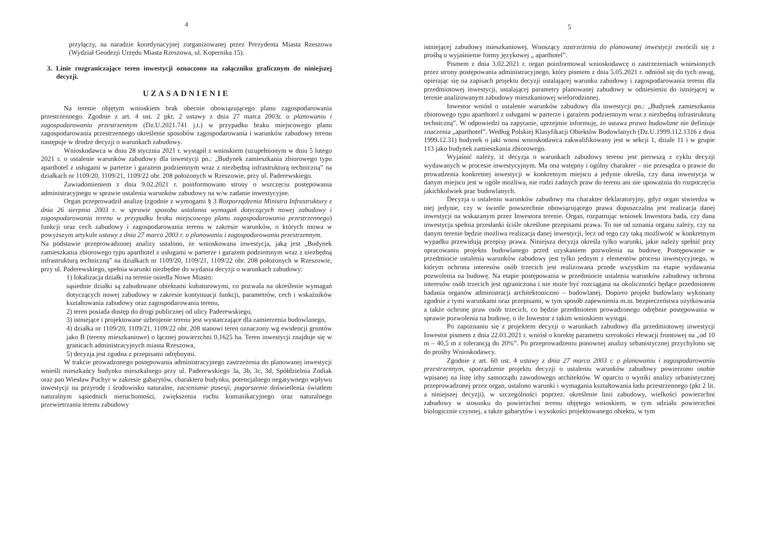4
przyłączy, na naradzie koordynacyjnej zorganizowanej przez Prezydenta Miasta Rzeszowa (Wydział Geodezji Urzędu Miasta Rzeszowa, ul. Kopernika 15).
3. Linie rozgraniczające teren inwestycji oznaczono na załączniku graficznym do niniejszej decyzji.
UZASADNIENIE
Na terenie objętym wnioskiem brak obecnie obowiązującego planu zagospodarowania przestrzennego. Zgodnie z art. 4 ust. 2 pkt. 2 ustawy z dnia 27 marca 2003r. o planowaniu i zagospodarowaniu przestrzennym (Dz.U.2021.741 j.t.) w przypadku braku miejscowego planu zagospodarowania przestrzennego określenie sposobów zagospodarowania i warunków zabudowy terenu następuje w drodze decyzji o warunkach zabudowy.
Wnioskodawca w dniu 28 stycznia 2021 r. wystąpił z wnioskiem (uzupełnionym w dniu 5 lutego 2021 r. o ustalenie warunków zabudowy dla inwestycji pn.: „Budynek zamieszkania zbiorowego typu aparthotel z usługami w parterze i garażem podziemnym wraz z niezbędną infrastrukturą techniczną” na działkach nr 1109/20, 1109/21, 1109/22 obr. 208 położonych w Rzeszowie, przy ul. Paderewskiego.
Zawiadomieniem z dnia 9.02.2021 r. poinformowano strony o wszczęciu postępowania administracyjnego w sprawie ustalenia warunków zabudowy na w/w zadanie inwestycyjne.
Organ przeprowadził analizę (zgodnie z wymogami § 3 Rozporządzenia Ministra Infrastruktury z dnia 26 sierpnia 2003 r. w sprawie sposobu ustalania wymagań dotyczących nowej zabudowy i zagospodarowania terenu w przypadku braku miejscowego planu zagospodarowania przestrzennego) funkcji oraz cech zabudowy i zagospodarowania terenu w zakresie warunków, o których mowa w powyższym artykule ustawy z dnia 27 marca 2003 r. o planowaniu i zagospodarowaniu przestrzennym.
Na podstawie przeprowadzonej analizy ustalono, że wnioskowana inwestycja, jaką jest „Budynek zamieszkania zbiorowego typu aparthotel z usługami w parterze i garażem podziemnym wraz z niezbędną infrastrukturą techniczną” na działkach nr 1109/20, 1109/21, 1109/22 obr. 208 położonych w Rzeszowie, przy ul. Paderewskiego, spełnia warunki niezbędne do wydania decyzji o warunkach zabudowy:
1) lokalizacja działki na terenie osiedla Nowe Miasto:
sąsiednie działki są zabudowane obiektami kubaturowymi, co pozwala na określenie wymagań dotyczących nowej zabudowy w zakresie kontynuacji funkcji, parametrów, cech i wskaźników kształtowania zabudowy oraz zagospodarowania terenu,
2) teren posiada dostęp do drogi publicznej od ulicy Paderewskiego,
3) istniejące i projektowane uzbrojenie terenu jest wystarczające dla zamierzenia budowlanego,
4) działka nr 1109/20, 1109/21, 1109/22 obr. 208 stanowi teren oznaczony wg ewidencji gruntów jako B (tereny mieszkaniowe) o łącznej powierzchni 0,1625 ha. Teren inwestycji znajduje się w granicach administracyjnych miasta Rzeszowa,
5) decyzja jest zgodna z przepisami odrębnymi.
W trakcie prowadzonego postępowania administracyjnego zastrzeżenia do planowanej inwestycji wnieśli mieszkańcy budynku mieszkalnego przy ul. Paderewskiego 3a, 3b, 3c, 3d, Spółdzielnia Zodiak oraz pan Wiesław Puchyr w zakresie gabarytów, charakteru budynku, potencjalnego negatywnego wpływu inwestycji na przyrodę i środowisko naturalne, zacienianie posesji, pogorszenie doświetlenia światłem naturalnym sąsiednich nieruchomości, zwiększenia ruchu komunikacyjnego oraz naturalnego przewietrzania terenu zabudowy
5
istniejącej zabudowy mieszkaniowej. Wnoszący zastrzeżenia do planowanej inwestycji zwrócili się z prośbą o wyjaśnienie formy językowej „ aparthotel”.
Pismem z dnia 3.02.2021 r. organ poinformował wnioskodawcę o zastrzeżeniach wniesionych przez strony postępowania administracyjnego, który pismem z dnia 5.05.2021 r. odniósł się do tych uwag, opierając się na zapisach projektu decyzji ustalającej warunku zabudowy i zagospodarowania terenu dla przedmiotowej inwestycji, ustalającej parametry planowanej zabudowy w odniesieniu do istniejącej w terenie analizowanym zabudowy mieszkaniowej wielorodzinnej.
Inwestor wniósł o ustalenie warunków zabudowy dla inwestycji pn.: „Budynek zamieszkania zbiorowego typu aparthotel z usługami w parterze i garażem podziemnym wraz z niezbędną infrastrukturą techniczną”. W odpowiedzi na zapytanie, uprzejmie informuję, że ustawa prawo budowlane nie definiuje znaczenia „aparthotel”. Według Polskiej Klasyfikacji Obiektów Budowlanych (Dz.U.1999.112.1316 z dnia 1999.12.31) budynek o jaki wnosi wnioskodawca zakwalifikowany jest w sekcji 1, dziale 11 i w grupie 113 jako budynek zamieszkania zbiorowego.
Wyjaśnić należy, iż decyzja o warunkach zabudowy terenu jest pierwszą z cyklu decyzji wydawanych w procesie inwestycyjnym. Ma ona wstępny i ogólny charakter – nie przesądza o prawie do prowadzenia konkretnej inwestycji w konkretnym miejscu a jedynie określa, czy dana inwestycja w danym miejscu jest w ogóle możliwa, nie rodzi żadnych praw do terenu ani nie upoważnia do rozpoczęcia jakichkolwiek prac budowlanych.
Decyzja o ustaleniu warunków zabudowy ma charakter deklaratoryjny, gdyż organ stwierdza w niej jedynie, czy w świetle powszechnie obowiązującego prawa dopuszczalna jest realizacja danej inwestycji na wskazanym przez Inwestora terenie. Organ, rozpatrując wniosek Inwestora bada, czy dana inwestycja spełnia przesłanki ściśle określone przepisami prawa. To nie od uznania organu zależy, czy na danym terenie będzie możliwa realizacja danej inwestycji, lecz od tego czy taką możliwość w konkretnym wypadku przewidują przepisy prawa. Niniejsza decyzja określa tylko warunki, jakie należy spełnić przy opracowaniu projektu budowlanego przed uzyskaniem pozwolenia na budowę. Postępowanie w przedmiocie ustalenia warunków zabudowy jest tylko jednym z elementów procesu inwestycyjnego, w którym ochrona interesów osób trzecich jest realizowana przede wszystkim na etapie wydawania pozwolenia na budowę. Na etapie postępowania w przedmiocie ustalenia warunków zabudowy ochrona interesów osób trzecich jest ograniczona i nie może być rozciągana na okoliczności będące przedmiotem badania organów administracji architektoniczno – budowlanej. Dopiero projekt budowlany wykonany zgodnie z tymi warunkami oraz przepisami, w tym sposób zapewnienia m.in. bezpieczeństwa użytkowania a także ochronę praw osób trzecich, co będzie przedmiotem prowadzonego odrębnie postępowania w sprawie pozwolenia na budowę, o ile Inwestor z takim wnioskiem wystąpi.
Po zapoznaniu się z projektem decyzji o warunkach zabudowy dla przedmiotowej inwestycji Inwestor pismem z dnia 22.03.2021 r. wniósł o korektę parametru szerokości elewacji frontowej na „od 10 m – 40,5 m z tolerancją do 20%”. Po przeprowadzeniu ponownej analizy urbanistycznej przychylono się do prośby Wnioskodawcy.
Zgodnie z art. 60 ust. 4 ustawy z dnia 27 marca 2003 r. o planowaniu i zagospodarowaniu przestrzennym, sporządzenie projektu decyzji o ustaleniu warunków zabudowy powierzono osobie wpisanej na listę izby samorządu zawodowego architektów. W oparciu o wyniki analizy urbanistycznej przeprowadzonej przez organ, ustalono warunki i wymagania kształtowania ładu przestrzennego (pkt 2 lit. a niniejszej decyzji), w szczególności poprzez: określenie linii zabudowy, wielkości powierzchni zabudowy w stosunku do powierzchni terenu objętego wnioskiem, w tym udziału powierzchni biologicznie czynnej, a także gabarytów i wysokości projektowanego obiektu, w tym